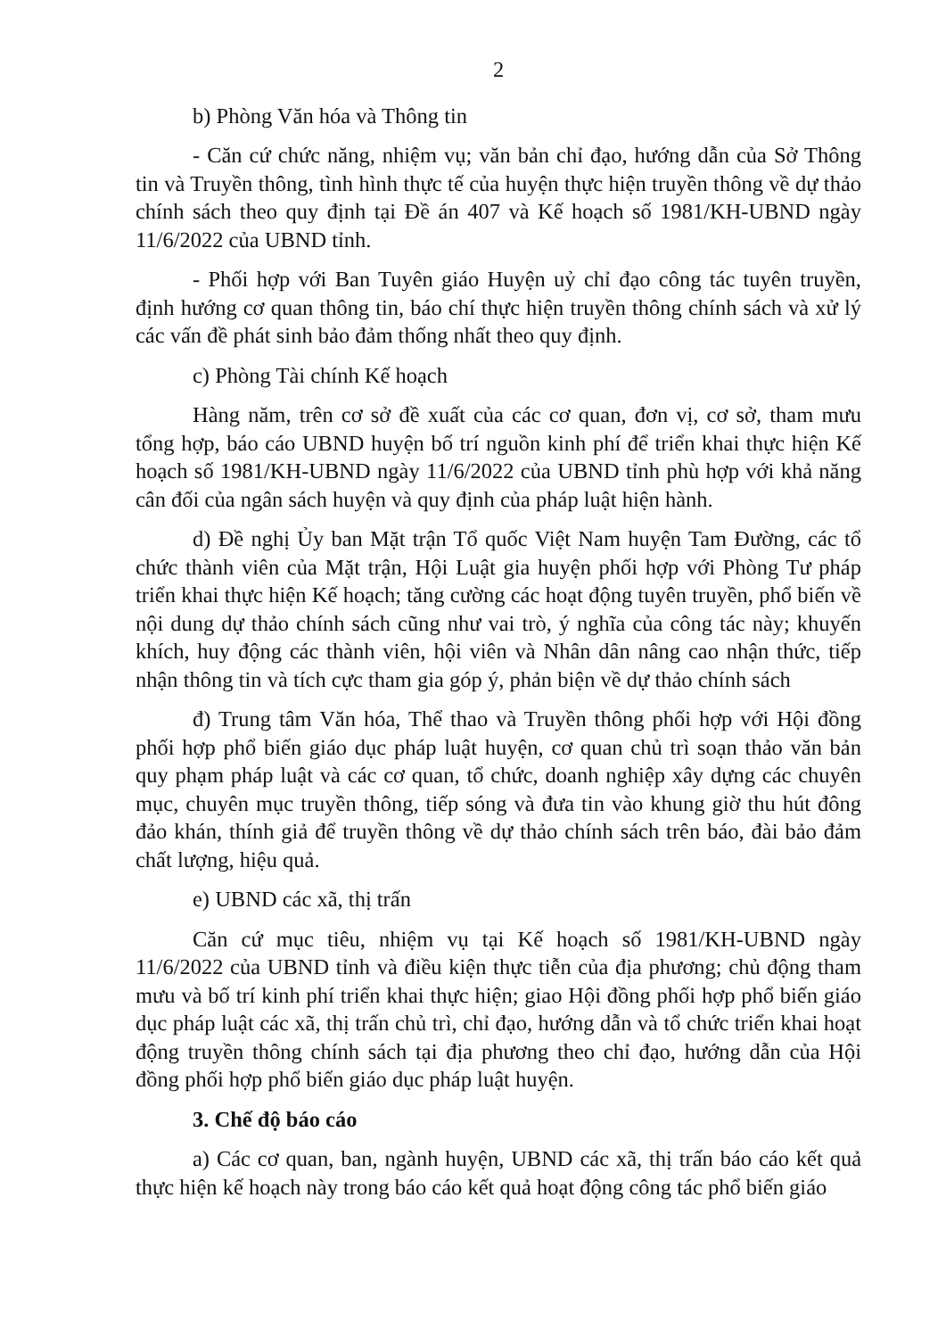2
b) Phòng Văn hóa và Thông tin
- Căn cứ chức năng, nhiệm vụ; văn bản chỉ đạo, hướng dẫn của Sở Thông tin và Truyền thông, tình hình thực tế của huyện thực hiện truyền thông về dự thảo chính sách theo quy định tại Đề án 407 và Kế hoạch số 1981/KH-UBND ngày 11/6/2022 của UBND tỉnh.
- Phối hợp với Ban Tuyên giáo Huyện uỷ chỉ đạo công tác tuyên truyền, định hướng cơ quan thông tin, báo chí thực hiện truyền thông chính sách và xử lý các vấn đề phát sinh bảo đảm thống nhất theo quy định.
c) Phòng Tài chính Kế hoạch
Hàng năm, trên cơ sở đề xuất của các cơ quan, đơn vị, cơ sở, tham mưu tổng hợp, báo cáo UBND huyện bố trí nguồn kinh phí để triển khai thực hiện Kế hoạch số 1981/KH-UBND ngày 11/6/2022 của UBND tỉnh phù hợp với khả năng cân đối của ngân sách huyện và quy định của pháp luật hiện hành.
d) Đề nghị Ủy ban Mặt trận Tổ quốc Việt Nam huyện Tam Đường, các tổ chức thành viên của Mặt trận, Hội Luật gia huyện phối hợp với Phòng Tư pháp triển khai thực hiện Kế hoạch; tăng cường các hoạt động tuyên truyền, phổ biến về nội dung dự thảo chính sách cũng như vai trò, ý nghĩa của công tác này; khuyến khích, huy động các thành viên, hội viên và Nhân dân nâng cao nhận thức, tiếp nhận thông tin và tích cực tham gia góp ý, phản biện về dự thảo chính sách
đ) Trung tâm Văn hóa, Thể thao và Truyền thông phối hợp với Hội đồng phối hợp phổ biến giáo dục pháp luật huyện, cơ quan chủ trì soạn thảo văn bản quy phạm pháp luật và các cơ quan, tổ chức, doanh nghiệp xây dựng các chuyên mục, chuyên mục truyền thông, tiếp sóng và đưa tin vào khung giờ thu hút đông đảo khán, thính giả để truyền thông về dự thảo chính sách trên báo, đài bảo đảm chất lượng, hiệu quả.
e) UBND các xã, thị trấn
Căn cứ mục tiêu, nhiệm vụ tại Kế hoạch số 1981/KH-UBND ngày 11/6/2022 của UBND tỉnh và điều kiện thực tiễn của địa phương; chủ động tham mưu và bố trí kinh phí triển khai thực hiện; giao Hội đồng phối hợp phổ biến giáo dục pháp luật các xã, thị trấn chủ trì, chỉ đạo, hướng dẫn và tổ chức triển khai hoạt động truyền thông chính sách tại địa phương theo chỉ đạo, hướng dẫn của Hội đồng phối hợp phổ biến giáo dục pháp luật huyện.
3. Chế độ báo cáo
a) Các cơ quan, ban, ngành huyện, UBND các xã, thị trấn báo cáo kết quả thực hiện kế hoạch này trong báo cáo kết quả hoạt động công tác phổ biến giáo